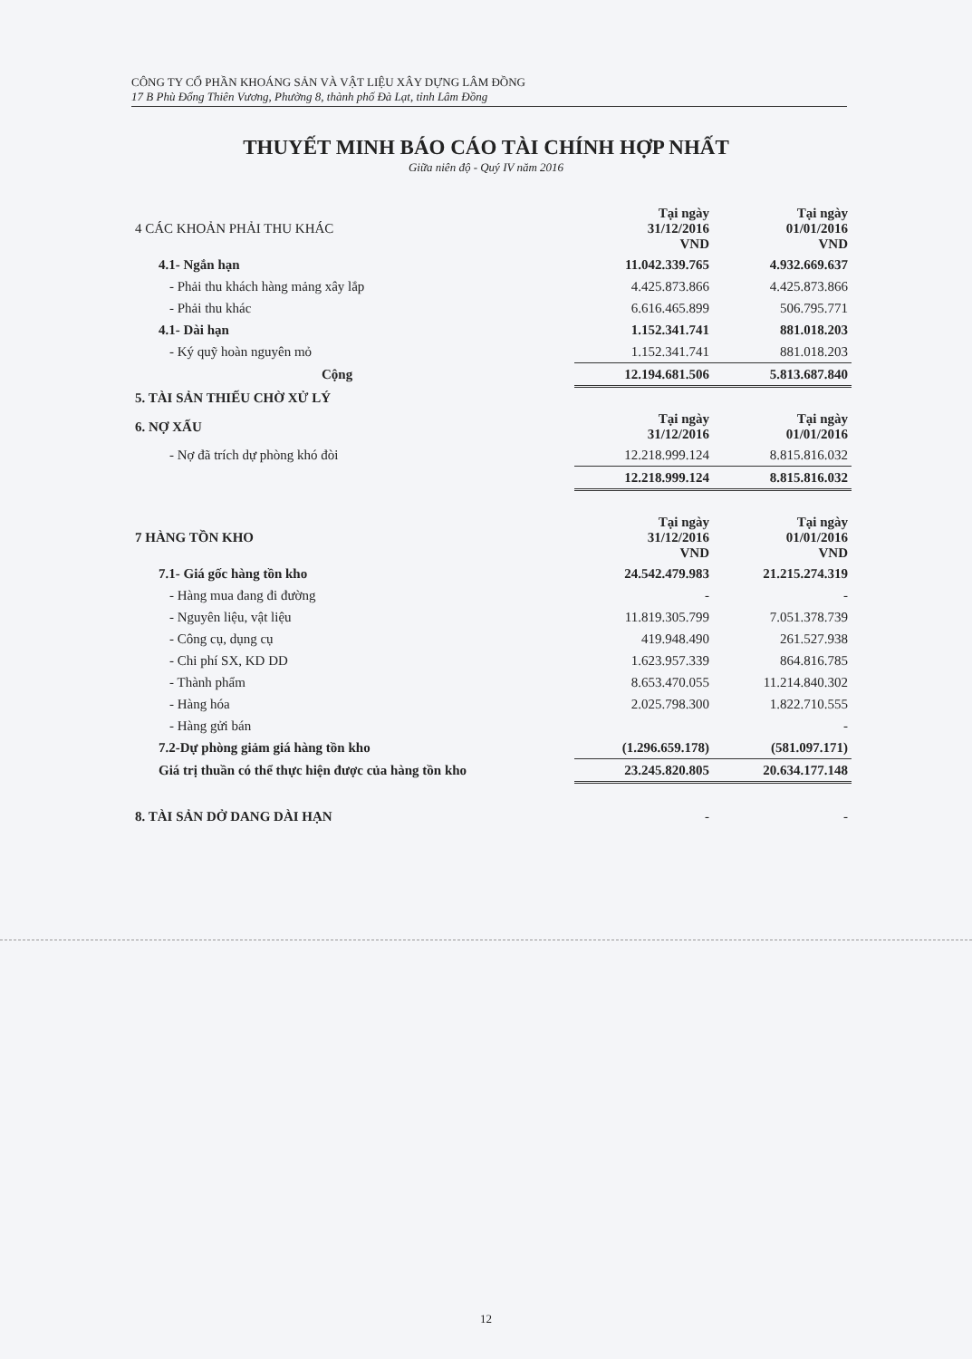CÔNG TY CỔ PHẦN KHOÁNG SẢN VÀ VẬT LIỆU XÂY DỰNG LÂM ĐỒNG
17 B Phù Đổng Thiên Vương, Phường 8, thành phố Đà Lạt, tỉnh Lâm Đồng
THUYẾT MINH BÁO CÁO TÀI CHÍNH HỢP NHẤT
Giữa niên độ - Quý IV năm 2016
| 4 CÁC KHOẢN PHẢI THU KHÁC | Tại ngày 31/12/2016 VND | Tại ngày 01/01/2016 VND |
| 4.1- Ngắn hạn | 11.042.339.765 | 4.932.669.637 |
| - Phải thu khách hàng mảng xây lắp | 4.425.873.866 | 4.425.873.866 |
| - Phải thu khác | 6.616.465.899 | 506.795.771 |
| 4.1- Dài hạn | 1.152.341.741 | 881.018.203 |
| - Ký quỹ hoàn nguyên mỏ | 1.152.341.741 | 881.018.203 |
| Cộng | 12.194.681.506 | 5.813.687.840 |
| 5. TÀI SẢN THIẾU CHỜ XỬ LÝ | | |
| 6. NỢ XẤU | Tại ngày 31/12/2016 | Tại ngày 01/01/2016 |
| - Nợ đã trích dự phòng khó đòi | 12.218.999.124 | 8.815.816.032 |
| | 12.218.999.124 | 8.815.816.032 |
| 7 HÀNG TỒN KHO | Tại ngày 31/12/2016 VND | Tại ngày 01/01/2016 VND |
| 7.1- Giá gốc hàng tồn kho | 24.542.479.983 | 21.215.274.319 |
| - Hàng mua đang đi đường | - | - |
| - Nguyên liệu, vật liệu | 11.819.305.799 | 7.051.378.739 |
| - Công cụ, dụng cụ | 419.948.490 | 261.527.938 |
| - Chi phí SX, KD DD | 1.623.957.339 | 864.816.785 |
| - Thành phẩm | 8.653.470.055 | 11.214.840.302 |
| - Hàng hóa | 2.025.798.300 | 1.822.710.555 |
| - Hàng gửi bán | | - |
| 7.2-Dự phòng giảm giá hàng tồn kho | (1.296.659.178) | (581.097.171) |
| Giá trị thuần có thể thực hiện được của hàng tồn kho | 23.245.820.805 | 20.634.177.148 |
| 8. TÀI SẢN DỞ DANG DÀI HẠN | - | - |
12